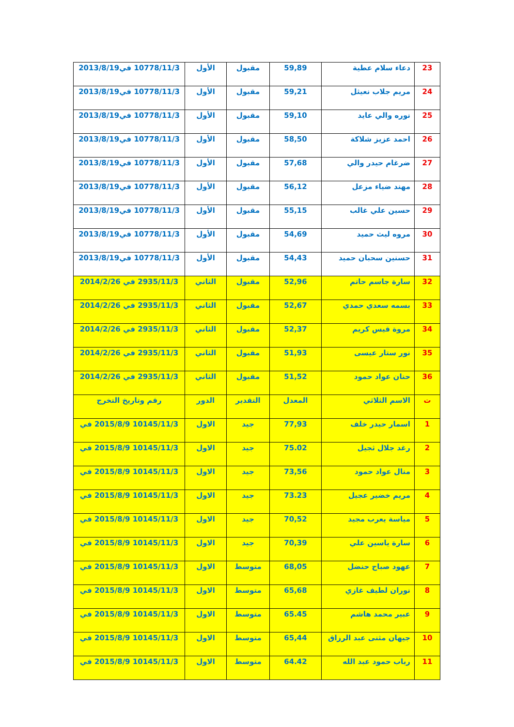| 23 | دعاء سلام عطية | 59,89 | مقبول | الأول | 10778/11/3 في2013/8/19 |
| 24 | مريم جلاب نعيثل | 59,21 | مقبول | الأول | 10778/11/3 في2013/8/19 |
| 25 | نوره والي عايد | 59,10 | مقبول | الأول | 10778/11/3 في2013/8/19 |
| 26 | احمد عزيز شلاكة | 58,50 | مقبول | الأول | 10778/11/3 في2013/8/19 |
| 27 | ضرغام حيدر والي | 57,68 | مقبول | الأول | 10778/11/3 في2013/8/19 |
| 28 | مهند ضياء مزعل | 56,12 | مقبول | الأول | 10778/11/3 في2013/8/19 |
| 29 | حسين علي غالب | 55,15 | مقبول | الأول | 10778/11/3 في2013/8/19 |
| 30 | مروه ليث حميد | 54,69 | مقبول | الأول | 10778/11/3 في2013/8/19 |
| 31 | حسنين سحبان حميد | 54,43 | مقبول | الأول | 10778/11/3 في2013/8/19 |
| 32 | سارة جاسم حاتم | 52,96 | مقبول | الثاني | 2935/11/3 في 2014/2/26 |
| 33 | بسمه سعدي حمدي | 52,67 | مقبول | الثاني | 2935/11/3 في 2014/2/26 |
| 34 | مروة قيس كريم | 52,37 | مقبول | الثاني | 2935/11/3 في 2014/2/26 |
| 35 | نور ستار عيسى | 51,93 | مقبول | الثاني | 2935/11/3 في 2014/2/26 |
| 36 | حنان عواد حمود | 51,52 | مقبول | الثاني | 2935/11/3 في 2014/2/26 |
| ت | الاسم الثلاثي | المعدل | التقدير | الدور | رقم وتاريخ التخرج |
| 1 | اسمار حيدر خلف | 77,93 | جيد | الاول | 10145/11/3 2015/8/9 في |
| 2 | رغد جلال ثجيل | 75.02 | جيد | الاول | 10145/11/3 2015/8/9 في |
| 3 | منال عواد حمود | 73,56 | جيد | الاول | 10145/11/3 2015/8/9 في |
| 4 | مريم خضير عجيل | 73.23 | جيد | الاول | 10145/11/3 2015/8/9 في |
| 5 | مياسة يعرب مجيد | 70,52 | جيد | الاول | 10145/11/3 2015/8/9 في |
| 6 | سارة ياسين علي | 70,39 | جيد | الاول | 10145/11/3 2015/8/9 في |
| 7 | عهود صباح حنضل | 68,05 | متوسط | الاول | 10145/11/3 2015/8/9 في |
| 8 | نوران لطيف غازي | 65,68 | متوسط | الاول | 10145/11/3 2015/8/9 في |
| 9 | عبير محمد هاشم | 65.45 | متوسط | الاول | 10145/11/3 2015/8/9 في |
| 10 | جيهان مثنى عبد الرزاق | 65,44 | متوسط | الاول | 10145/11/3 2015/8/9 في |
| 11 | رباب حمود عبد الله | 64.42 | متوسط | الاول | 10145/11/3 2015/8/9 في |